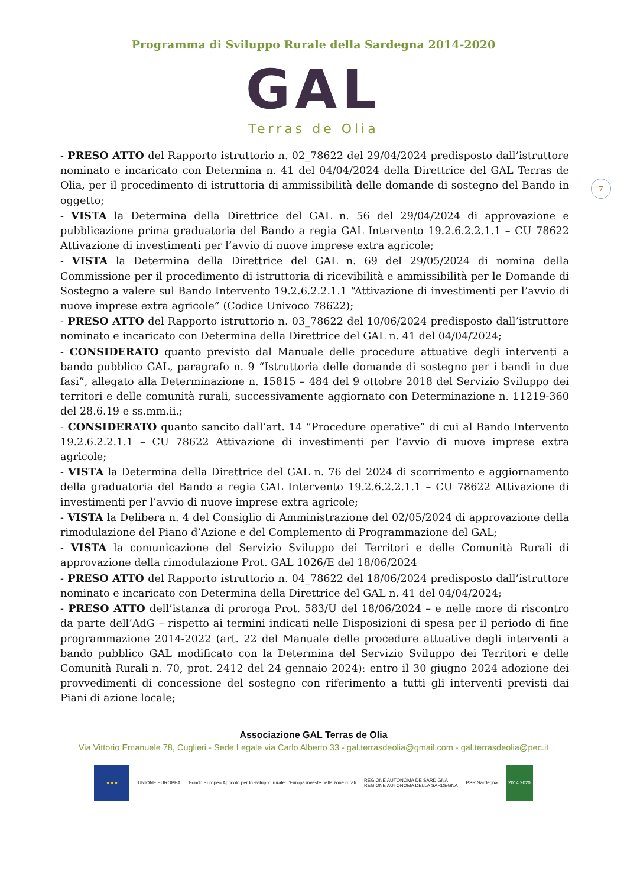Programma di Sviluppo Rurale della Sardegna 2014-2020
GAL
Terras de Olia
7
- PRESO ATTO del Rapporto istruttorio n. 02_78622 del 29/04/2024 predisposto dall’istruttore nominato e incaricato con Determina n. 41 del 04/04/2024 della Direttrice del GAL Terras de Olia, per il procedimento di istruttoria di ammissibilità delle domande di sostegno del Bando in oggetto;
- VISTA la Determina della Direttrice del GAL n. 56 del 29/04/2024 di approvazione e pubblicazione prima graduatoria del Bando a regia GAL Intervento 19.2.6.2.2.1.1 – CU 78622 Attivazione di investimenti per l’avvio di nuove imprese extra agricole;
- VISTA la Determina della Direttrice del GAL n. 69 del 29/05/2024 di nomina della Commissione per il procedimento di istruttoria di ricevibilità e ammissibilità per le Domande di Sostegno a valere sul Bando Intervento 19.2.6.2.2.1.1 “Attivazione di investimenti per l’avvio di nuove imprese extra agricole” (Codice Univoco 78622);
- PRESO ATTO del Rapporto istruttorio n. 03_78622 del 10/06/2024 predisposto dall’istruttore nominato e incaricato con Determina della Direttrice del GAL n. 41 del 04/04/2024;
- CONSIDERATO quanto previsto dal Manuale delle procedure attuative degli interventi a bando pubblico GAL, paragrafo n. 9 “Istruttoria delle domande di sostegno per i bandi in due fasi”, allegato alla Determinazione n. 15815 – 484 del 9 ottobre 2018 del Servizio Sviluppo dei territori e delle comunità rurali, successivamente aggiornato con Determinazione n. 11219-360 del 28.6.19 e ss.mm.ii.;
- CONSIDERATO quanto sancito dall’art. 14 “Procedure operative” di cui al Bando Intervento 19.2.6.2.2.1.1 – CU 78622 Attivazione di investimenti per l’avvio di nuove imprese extra agricole;
- VISTA la Determina della Direttrice del GAL n. 76 del 2024 di scorrimento e aggiornamento della graduatoria del Bando a regia GAL Intervento 19.2.6.2.2.1.1 – CU 78622 Attivazione di investimenti per l’avvio di nuove imprese extra agricole;
- VISTA la Delibera n. 4 del Consiglio di Amministrazione del 02/05/2024 di approvazione della rimodulazione del Piano d’Azione e del Complemento di Programmazione del GAL;
- VISTA la comunicazione del Servizio Sviluppo dei Territori e delle Comunità Rurali di approvazione della rimodulazione Prot. GAL 1026/E del 18/06/2024
- PRESO ATTO del Rapporto istruttorio n. 04_78622 del 18/06/2024 predisposto dall’istruttore nominato e incaricato con Determina della Direttrice del GAL n. 41 del 04/04/2024;
- PRESO ATTO dell’istanza di proroga Prot. 583/U del 18/06/2024 – e nelle more di riscontro da parte dell’AdG – rispetto ai termini indicati nelle Disposizioni di spesa per il periodo di fine programmazione 2014-2022 (art. 22 del Manuale delle procedure attuative degli interventi a bando pubblico GAL modificato con la Determina del Servizio Sviluppo dei Territori e delle Comunità Rurali n. 70, prot. 2412 del 24 gennaio 2024): entro il 30 giugno 2024 adozione dei provvedimenti di concessione del sostegno con riferimento a tutti gli interventi previsti dai Piani di azione locale;
Associazione GAL Terras de Olia
Via Vittorio Emanuele 78, Cuglieri - Sede Legale via Carlo Alberto 33 - gal.terrasdeolia@gmail.com - gal.terrasdeolia@pec.it
★★★ UNIONE EUROPEA Fondo Europeo Agricolo per lo sviluppo rurale: l’Europa investe nelle zone rurali
REGIONE AUTÒNOMA DE SARDIGNA
REGIONE AUTONOMA DELLA SARDEGNA
PSR Sardegna 2014 2020